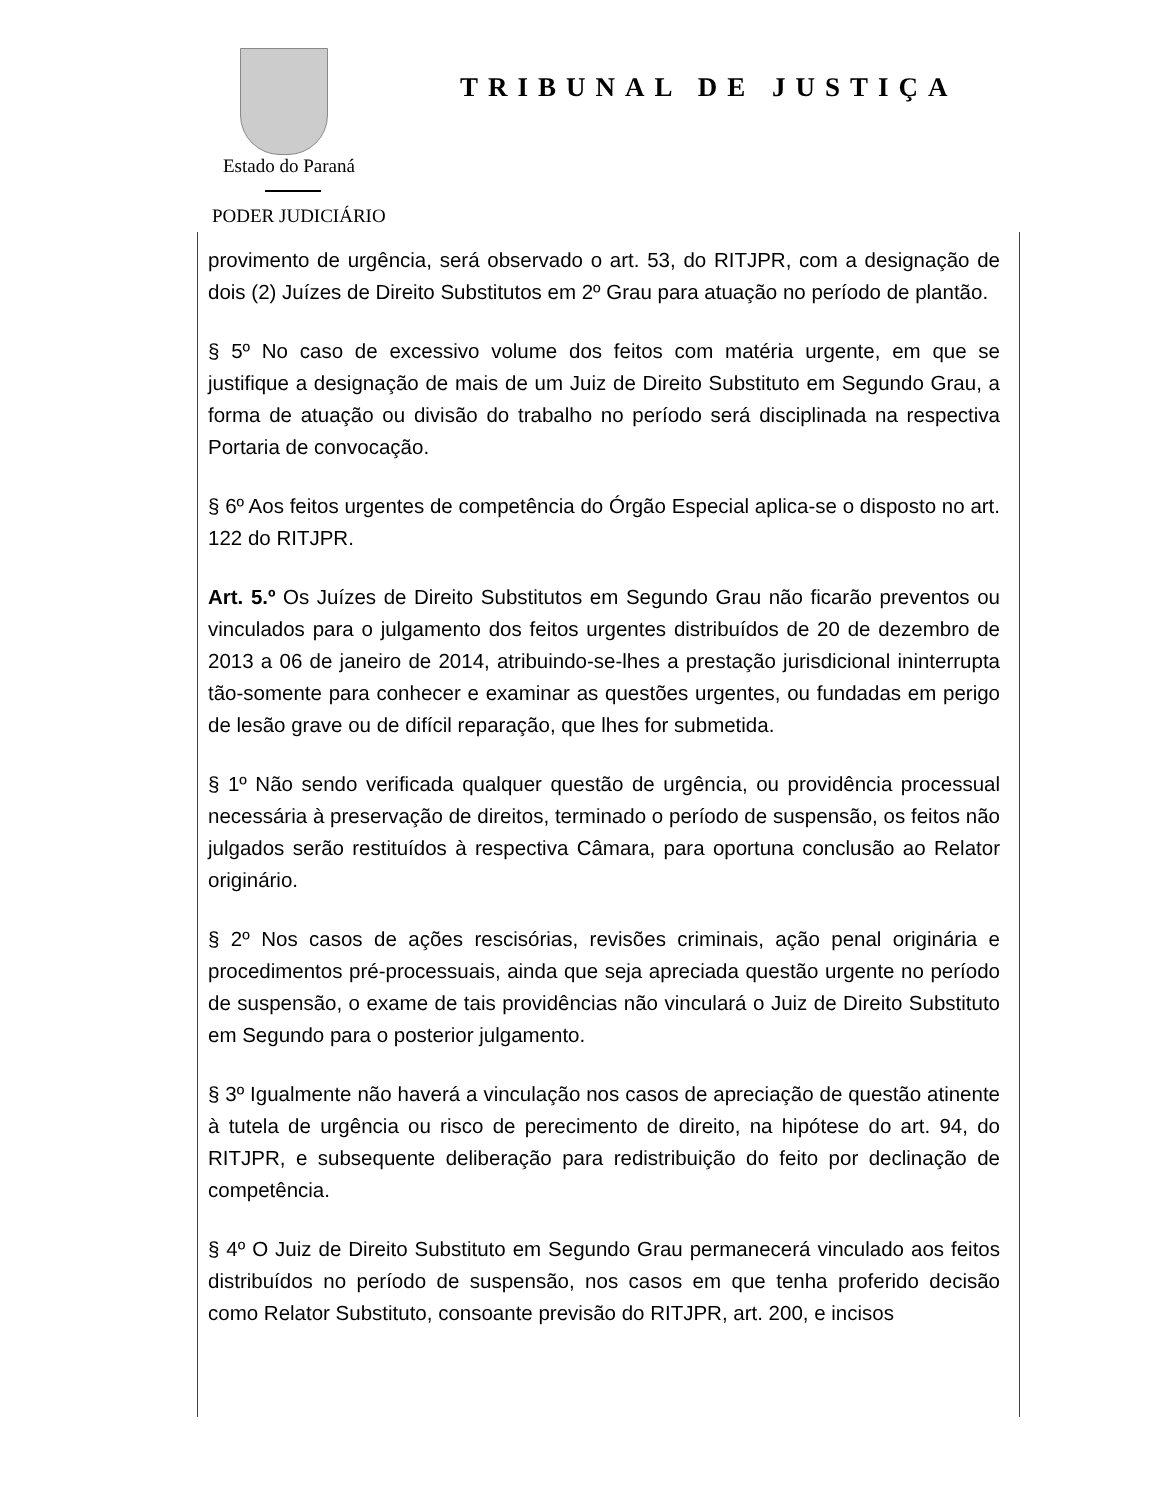TRIBUNAL DE JUSTIÇA
Estado do Paraná
PODER JUDICIÁRIO
provimento de urgência, será observado o art. 53, do RITJPR, com a designação de dois (2) Juízes de Direito Substitutos em 2º Grau para atuação no período de plantão.
§ 5º No caso de excessivo volume dos feitos com matéria urgente, em que se justifique a designação de mais de um Juiz de Direito Substituto em Segundo Grau, a forma de atuação ou divisão do trabalho no período será disciplinada na respectiva Portaria de convocação.
§ 6º Aos feitos urgentes de competência do Órgão Especial aplica-se o disposto no art. 122 do RITJPR.
Art. 5.º Os Juízes de Direito Substitutos em Segundo Grau não ficarão preventos ou vinculados para o julgamento dos feitos urgentes distribuídos de 20 de dezembro de 2013 a 06 de janeiro de 2014, atribuindo-se-lhes a prestação jurisdicional ininterrupta tão-somente para conhecer e examinar as questões urgentes, ou fundadas em perigo de lesão grave ou de difícil reparação, que lhes for submetida.
§ 1º Não sendo verificada qualquer questão de urgência, ou providência processual necessária à preservação de direitos, terminado o período de suspensão, os feitos não julgados serão restituídos à respectiva Câmara, para oportuna conclusão ao Relator originário.
§ 2º Nos casos de ações rescisórias, revisões criminais, ação penal originária e procedimentos pré-processuais, ainda que seja apreciada questão urgente no período de suspensão, o exame de tais providências não vinculará o Juiz de Direito Substituto em Segundo para o posterior julgamento.
§ 3º Igualmente não haverá a vinculação nos casos de apreciação de questão atinente à tutela de urgência ou risco de perecimento de direito, na hipótese do art. 94, do RITJPR, e subsequente deliberação para redistribuição do feito por declinação de competência.
§ 4º O Juiz de Direito Substituto em Segundo Grau permanecerá vinculado aos feitos distribuídos no período de suspensão, nos casos em que tenha proferido decisão como Relator Substituto, consoante previsão do RITJPR, art. 200, e incisos